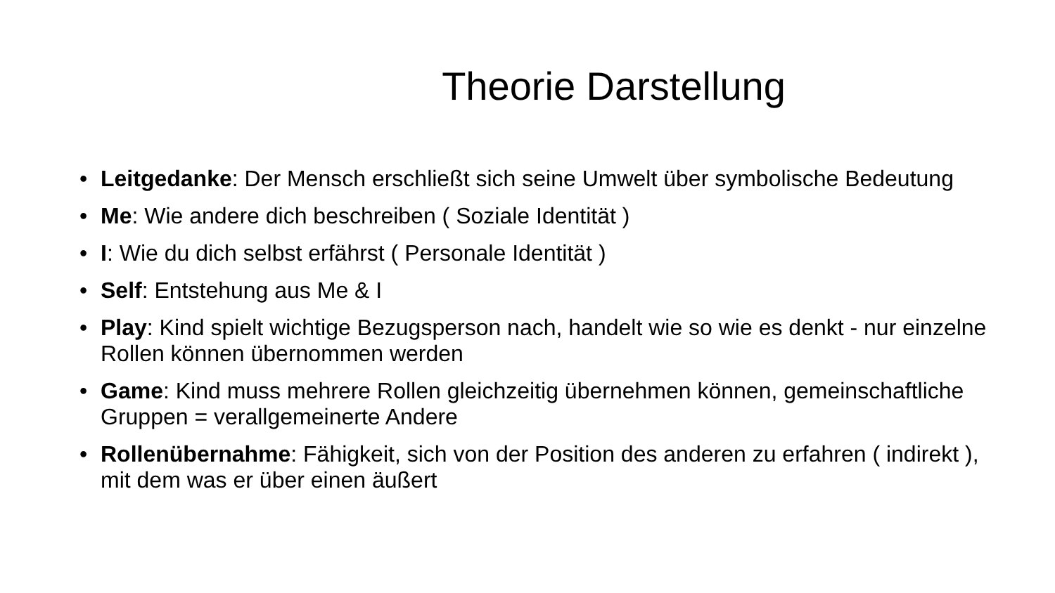Theorie Darstellung
• Leitgedanke: Der Mensch erschließt sich seine Umwelt über symbolische Bedeutung
• Me: Wie andere dich beschreiben ( Soziale Identität )
• I: Wie du dich selbst erfährst ( Personale Identität )
• Self: Entstehung aus Me & I
• Play: Kind spielt wichtige Bezugsperson nach, handelt wie so wie es denkt - nur einzelne Rollen können übernommen werden
• Game: Kind muss mehrere Rollen gleichzeitig übernehmen können, gemeinschaftliche Gruppen = verallgemeinerte Andere
• Rollenübernahme: Fähigkeit, sich von der Position des anderen zu erfahren ( indirekt ), mit dem was er über einen äußert